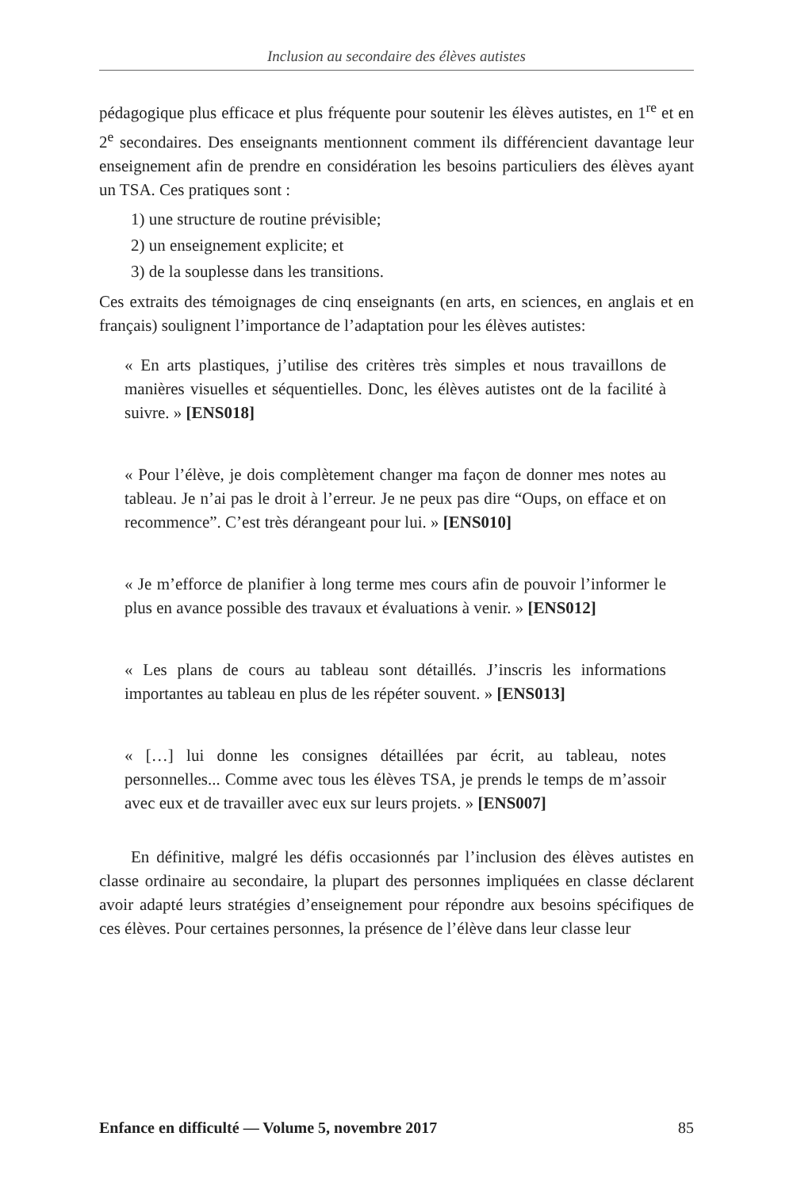Inclusion au secondaire des élèves autistes
pédagogique plus efficace et plus fréquente pour soutenir les élèves autistes, en 1<sup>re</sup> et en 2<sup>e</sup> secondaires. Des enseignants mentionnent comment ils différencient davantage leur enseignement afin de prendre en considération les besoins particuliers des élèves ayant un TSA. Ces pratiques sont :
1) une structure de routine prévisible;
2) un enseignement explicite; et
3) de la souplesse dans les transitions.
Ces extraits des témoignages de cinq enseignants (en arts, en sciences, en anglais et en français) soulignent l’importance de l’adaptation pour les élèves autistes:
« En arts plastiques, j’utilise des critères très simples et nous travaillons de manières visuelles et séquentielles. Donc, les élèves autistes ont de la facilité à suivre. » [ENS018]
« Pour l’élève, je dois complètement changer ma façon de donner mes notes au tableau. Je n’ai pas le droit à l’erreur. Je ne peux pas dire “Oups, on efface et on recommence”. C’est très dérangeant pour lui. » [ENS010]
« Je m’efforce de planifier à long terme mes cours afin de pouvoir l’informer le plus en avance possible des travaux et évaluations à venir. » [ENS012]
« Les plans de cours au tableau sont détaillés. J’inscris les informations importantes au tableau en plus de les répéter souvent. » [ENS013]
« […] lui donne les consignes détaillées par écrit, au tableau, notes personnelles... Comme avec tous les élèves TSA, je prends le temps de m’assoir avec eux et de travailler avec eux sur leurs projets. » [ENS007]
En définitive, malgré les défis occasionnés par l’inclusion des élèves autistes en classe ordinaire au secondaire, la plupart des personnes impliquées en classe déclarent avoir adapté leurs stratégies d’enseignement pour répondre aux besoins spécifiques de ces élèves. Pour certaines personnes, la présence de l’élève dans leur classe leur
Enfance en difficulté — Volume 5, novembre 2017 85